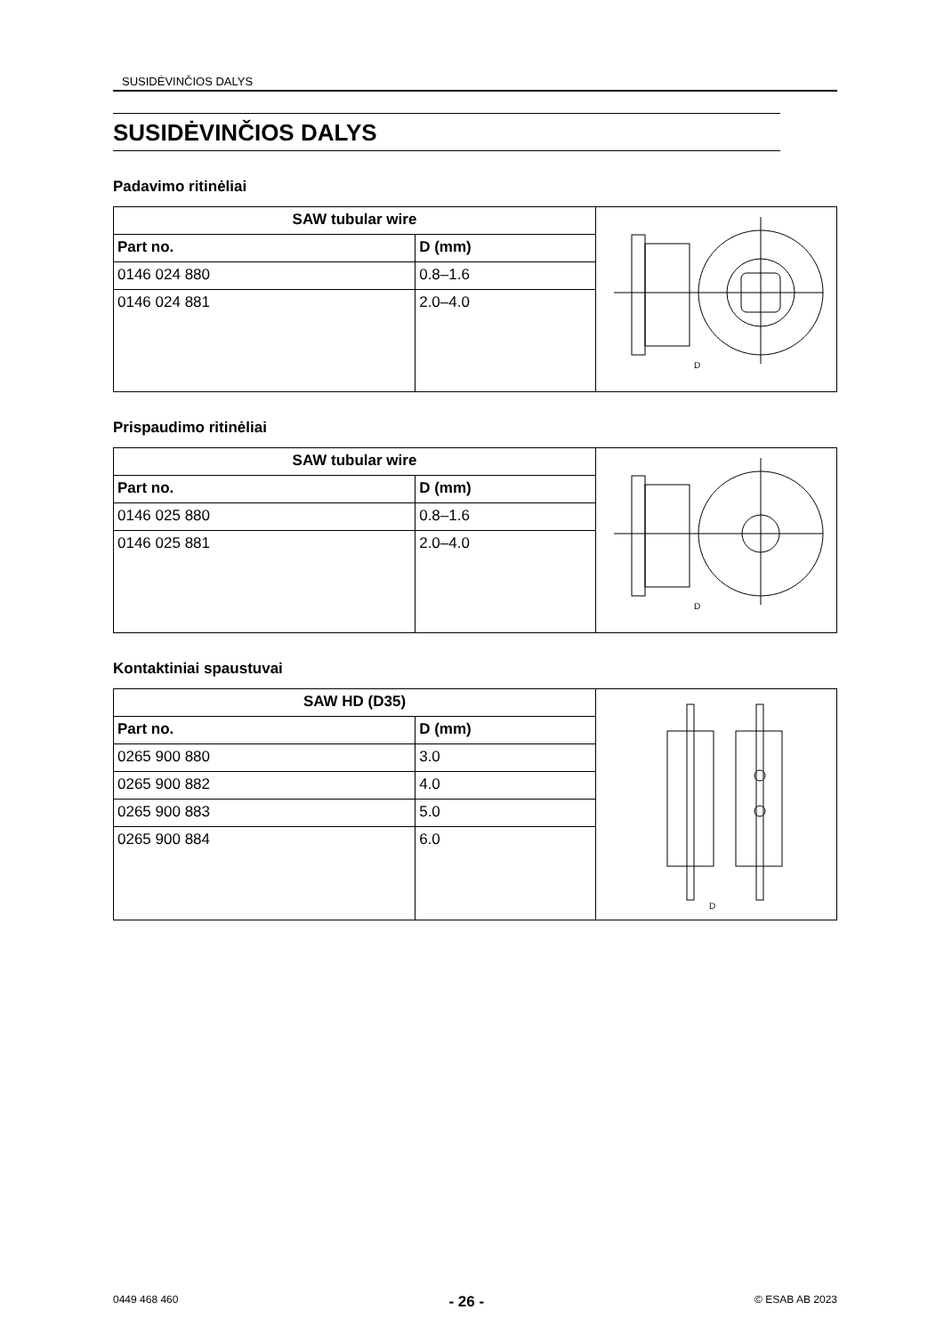SUSIDĖVINČIOS DALYS
SUSIDĖVINČIOS DALYS
Padavimo ritinėliai
| SAW tubular wire | | D |
| Part no. | D (mm) | |
| 0146 024 880 | 0.8–1.6 | |
| 0146 024 881 | 2.0–4.0 | |
Prispaudimo ritinėliai
| SAW tubular wire | | D |
| Part no. | D (mm) | |
| 0146 025 880 | 0.8–1.6 | |
| 0146 025 881 | 2.0–4.0 | |
Kontaktiniai spaustuvai
| SAW HD (D35) | | D |
| Part no. | D (mm) | |
| 0265 900 880 | 3.0 | |
| 0265 900 882 | 4.0 | |
| 0265 900 883 | 5.0 | |
| 0265 900 884 | 6.0 | |
0449 468 460 - 26 - © ESAB AB 2023